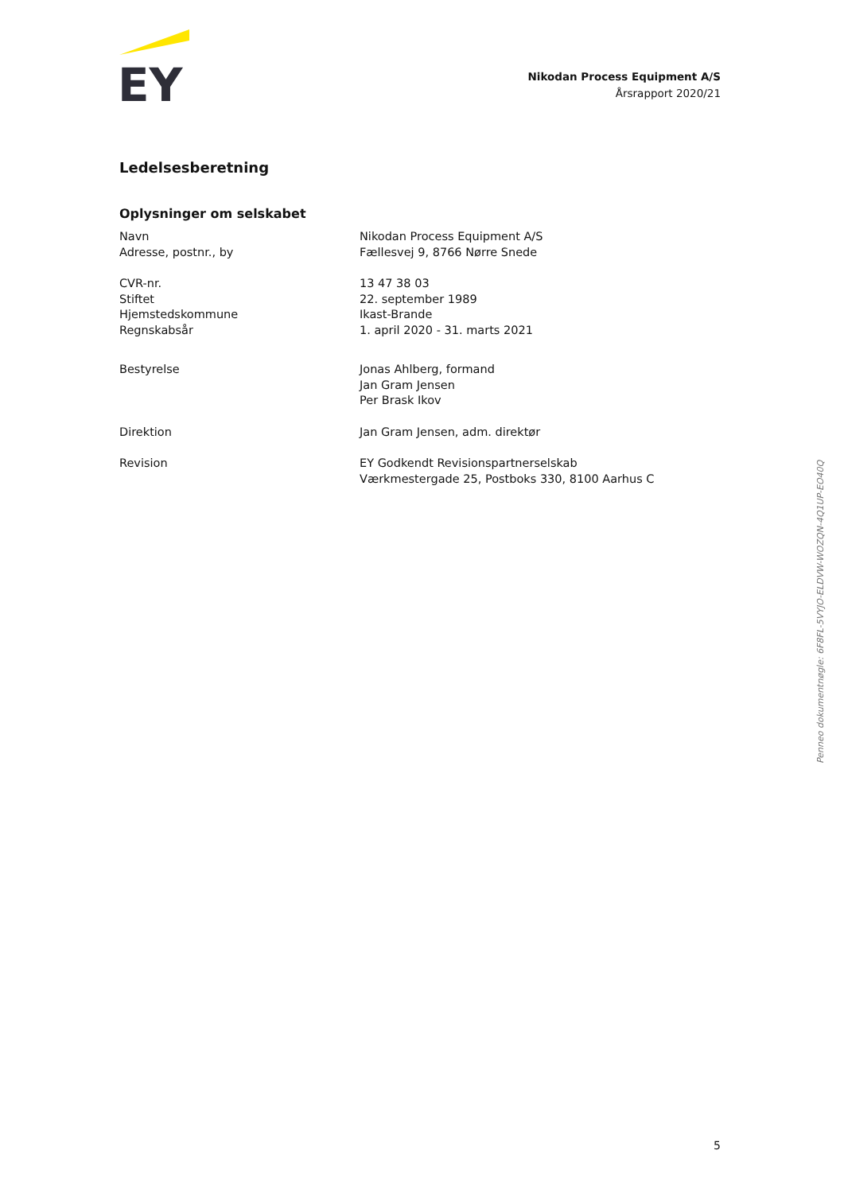EY
Nikodan Process Equipment A/S
Årsrapport 2020/21
Ledelsesberetning
Oplysninger om selskabet
Navn
Adresse, postnr., by
Nikodan Process Equipment A/S
Fællesvej 9, 8766 Nørre Snede
CVR-nr.
Stiftet
Hjemstedskommune
Regnskabsår
13 47 38 03
22. september 1989
Ikast-Brande
1. april 2020 - 31. marts 2021
Bestyrelse Jonas Ahlberg, formand
Jan Gram Jensen
Per Brask Ikov
Direktion Jan Gram Jensen, adm. direktør
Revision EY Godkendt Revisionspartnerselskab
Værkmestergade 25, Postboks 330, 8100 Aarhus C
Penneo dokumentnøgle: 6F8FL-5VYJO-ELDVW-WOZQN-4Q1UP-EO40Q
5